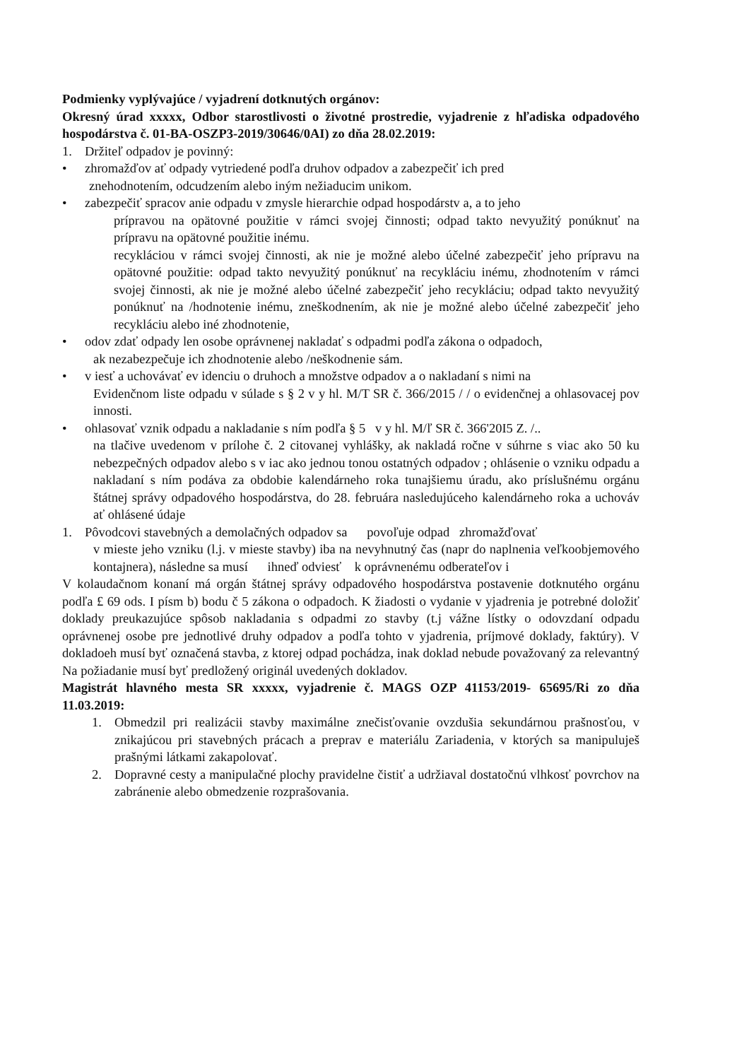Podmienky vyplývajúce / vyjadrení dotknutých orgánov:
Okresný úrad xxxxx, Odbor starostlivosti o životné prostredie, vyjadrenie z hľadiska odpadového hospodárstva č. 01-BA-OSZP3-2019/30646/0AI) zo dňa 28.02.2019:
1. Držiteľ odpadov je povinný:
• zhromažďov ať odpady vytriedené podľa druhov odpadov a zabezpečiť ich pred
znehodnotením, odcudzením alebo iným nežiaducim unikom.
• zabezpečiť spracov anie odpadu v zmysle hierarchie odpad hospodárstv a, a to jeho
prípravou na opätovné použitie v rámci svojej činnosti; odpad takto nevyužitý ponúknuť na prípravu na opätovné použitie inému.
recykláciou v rámci svojej činnosti, ak nie je možné alebo účelné zabezpečiť jeho prípravu na opätovné použitie: odpad takto nevyužitý ponúknuť na recykláciu inému, zhodnotením v rámci svojej činnosti, ak nie je možné alebo účelné zabezpečiť jeho recykláciu; odpad takto nevyužitý ponúknuť na /hodnotenie inému, zneškodnením, ak nie je možné alebo účelné zabezpečiť jeho recykláciu alebo iné zhodnotenie,
• odov zdať odpady len osobe oprávnenej nakladať s odpadmi podľa zákona o odpadoch,
ak nezabezpečuje ich zhodnotenie alebo /neškodnenie sám.
• v iesť a uchovávať ev idenciu o druhoch a množstve odpadov a o nakladaní s nimi na
Evidenčnom liste odpadu v súlade s § 2 v y hl. M/T SR č. 366/2015 / / o evidenčnej a ohlasovacej pov innosti.
• ohlasovať vznik odpadu a nakladanie s ním podľa § 5 v y hl. M/ľ SR č. 366'20I5 Z. /..
na tlačive uvedenom v prílohe č. 2 citovanej vyhlášky, ak nakladá ročne v súhrne s viac ako 50 ku nebezpečných odpadov alebo s v iac ako jednou tonou ostatných odpadov ; ohlásenie o vzniku odpadu a nakladaní s ním podáva za obdobie kalendárneho roka tunajšiemu úradu, ako príslušnému orgánu štátnej správy odpadového hospodárstva, do 28. februára nasledujúceho kalendárneho roka a uchováv ať ohlásené údaje
1. Pôvodcovi stavebných a demolačných odpadov sa povoľuje odpad zhromažďovať
v mieste jeho vzniku (l.j. v mieste stavby) iba na nevyhnutný čas (napr do naplnenia veľkoobjemového kontajnera), následne sa musí ihneď odviesť k oprávnenému odberateľov i
V kolaudačnom konaní má orgán štátnej správy odpadového hospodárstva postavenie dotknutého orgánu podľa £ 69 ods. I písm b) bodu č 5 zákona o odpadoch. K žiadosti o vydanie v yjadrenia je potrebné doložiť doklady preukazujúce spôsob nakladania s odpadmi zo stavby (t.j vážne lístky o odovzdaní odpadu oprávnenej osobe pre jednotlivé druhy odpadov a podľa tohto v yjadrenia, príjmové doklady, faktúry). V dokladoeh musí byť označená stavba, z ktorej odpad pochádza, inak doklad nebude považovaný za relevantný Na požiadanie musí byť predložený originál uvedených dokladov.
Magistrát hlavného mesta SR xxxxx, vyjadrenie č. MAGS OZP 41153/2019- 65695/Ri zo dňa 11.03.2019:
1. Obmedzil pri realizácii stavby maximálne znečisťovanie ovzdušia sekundárnou prašnosťou, v znikajúcou pri stavebných prácach a preprav e materiálu Zariadenia, v ktorých sa manipuluješ prašnými látkami zakapolovať.
2. Dopravné cesty a manipulačné plochy pravidelne čistiť a udržiaval dostatočnú vlhkosť povrchov na zabránenie alebo obmedzenie rozprašovania.